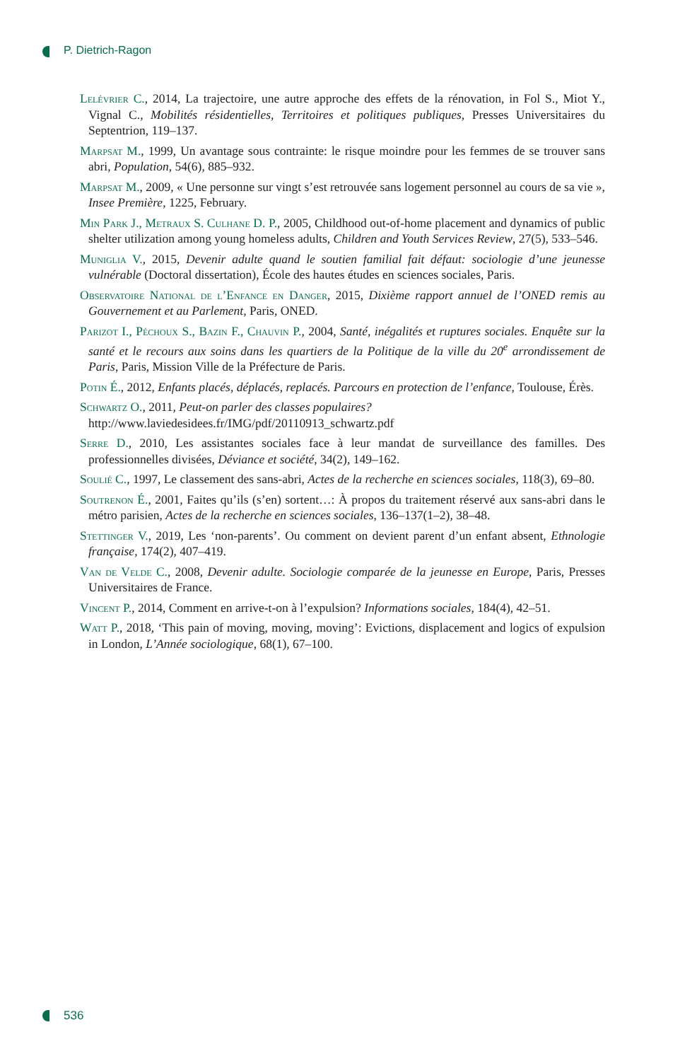P. Dietrich-Ragon
Lelévrier C., 2014, La trajectoire, une autre approche des effets de la rénovation, in Fol S., Miot Y., Vignal C., Mobilités résidentielles, Territoires et politiques publiques, Presses Universitaires du Septentrion, 119–137.
Marpsat M., 1999, Un avantage sous contrainte: le risque moindre pour les femmes de se trouver sans abri, Population, 54(6), 885–932.
Marpsat M., 2009, « Une personne sur vingt s’est retrouvée sans logement personnel au cours de sa vie », Insee Première, 1225, February.
Min Park J., Metraux S. Culhane D. P., 2005, Childhood out-of-home placement and dynamics of public shelter utilization among young homeless adults, Children and Youth Services Review, 27(5), 533–546.
Muniglia V., 2015, Devenir adulte quand le soutien familial fait défaut: sociologie d’une jeunesse vulnérable (Doctoral dissertation), École des hautes études en sciences sociales, Paris.
Observatoire National de l’Enfance en Danger, 2015, Dixième rapport annuel de l’ONED remis au Gouvernement et au Parlement, Paris, ONED.
Parizot I., Péchoux S., Bazin F., Chauvin P., 2004, Santé, inégalités et ruptures sociales. Enquête sur la santé et le recours aux soins dans les quartiers de la Politique de la ville du 20<sup>e</sup> arrondissement de Paris, Paris, Mission Ville de la Préfecture de Paris.
Potin É., 2012, Enfants placés, déplacés, replacés. Parcours en protection de l’enfance, Toulouse, Érès.
Schwartz O., 2011, Peut-on parler des classes populaires?
http://www.laviedesidees.fr/IMG/pdf/20110913_schwartz.pdf
Serre D., 2010, Les assistantes sociales face à leur mandat de surveillance des familles. Des professionnelles divisées, Déviance et société, 34(2), 149–162.
Soulié C., 1997, Le classement des sans-abri, Actes de la recherche en sciences sociales, 118(3), 69–80.
Soutrenon É., 2001, Faites qu’ils (s’en) sortent…: À propos du traitement réservé aux sans-abri dans le métro parisien, Actes de la recherche en sciences sociales, 136–137(1–2), 38–48.
Stettinger V., 2019, Les ‘non-parents’. Ou comment on devient parent d’un enfant absent, Ethnologie française, 174(2), 407–419.
Van de Velde C., 2008, Devenir adulte. Sociologie comparée de la jeunesse en Europe, Paris, Presses Universitaires de France.
Vincent P., 2014, Comment en arrive-t-on à l’expulsion? Informations sociales, 184(4), 42–51.
Watt P., 2018, ‘This pain of moving, moving, moving’: Evictions, displacement and logics of expulsion in London, L’Année sociologique, 68(1), 67–100.
536